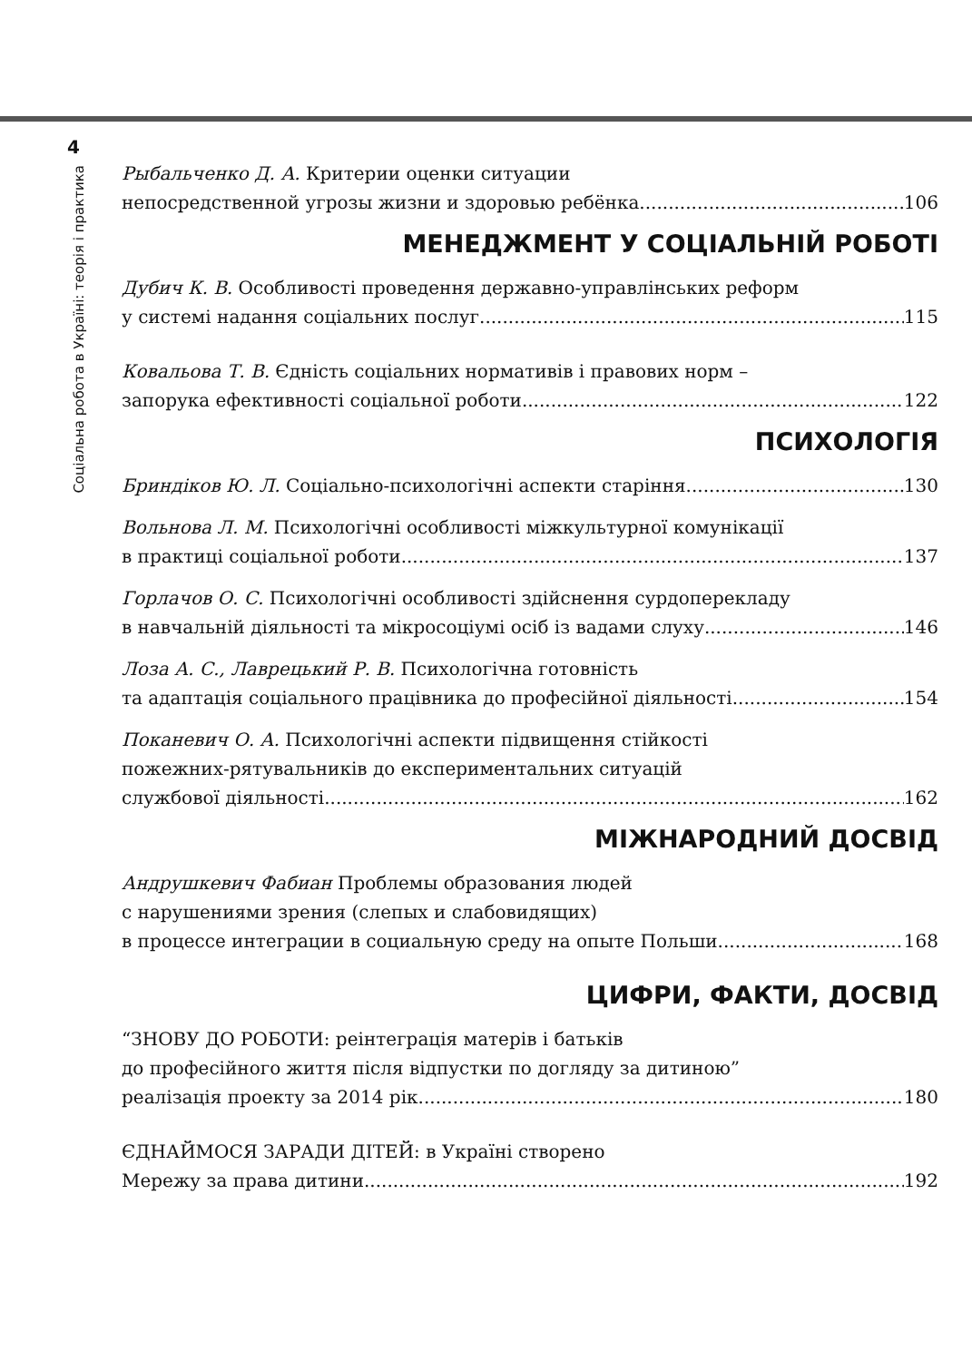4
Соціальна робота в Україні: теорія і практика
Рыбальченко Д. А. Критерии оценки ситуации
непосредственной угрозы жизни и здоровью ребёнка 106
МЕНЕДЖМЕНТ У СОЦІАЛЬНІЙ РОБОТІ
Дубич К. В. Особливості проведення державно-управлінських реформ
у системі надання соціальних послуг 115
Ковальова Т. В. Єдність соціальних нормативів і правових норм –
запорука ефективності соціальної роботи 122
ПСИХОЛОГІЯ
Бриндіков Ю. Л. Соціально-психологічні аспекти старіння 130
Вольнова Л. М. Психологічні особливості міжкультурної комунікації
в практиці соціальної роботи 137
Горлачов О. С. Психологічні особливості здійснення сурдоперекладу
в навчальній діяльності та мікросоціумі осіб із вадами слуху 146
Лоза А. С., Лаврецький Р. В. Психологічна готовність
та адаптація соціального працівника до професійної діяльності 154
Поканевич О. А. Психологічні аспекти підвищення стійкості
пожежних-рятувальників до експериментальних ситуацій
службової діяльності 162
МІЖНАРОДНИЙ ДОСВІД
Андрушкевич Фабиан Проблемы образования людей
с нарушениями зрения (слепых и слабовидящих)
в процессе интеграции в социальную среду на опыте Польши 168
ЦИФРИ, ФАКТИ, ДОСВІД
“ЗНОВУ ДО РОБОТИ: реінтеграція матерів і батьків
до професійного життя після відпустки по догляду за дитиною”
реалізація проекту за 2014 рік 180
ЄДНАЙМОСЯ ЗАРАДИ ДІТЕЙ: в Україні створено
Мережу за права дитини 192